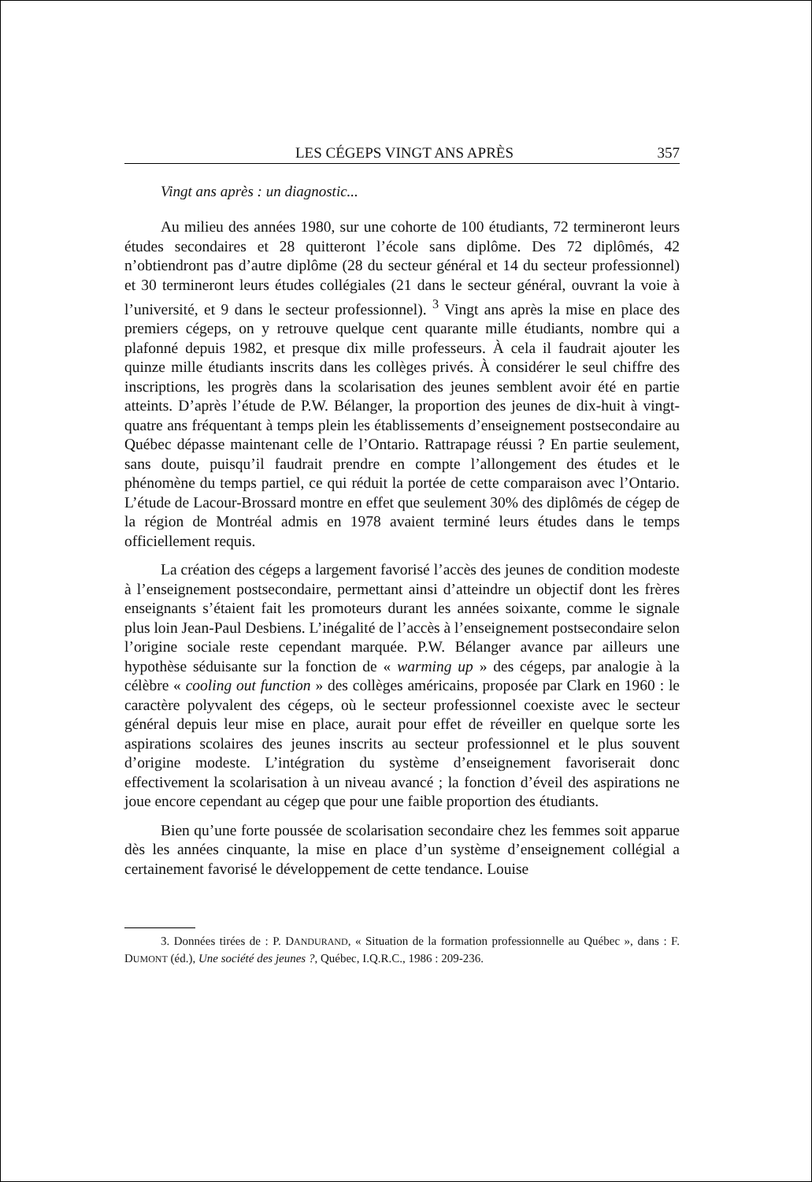LES CÉGEPS VINGT ANS APRÈS 357
Vingt ans après : un diagnostic...
Au milieu des années 1980, sur une cohorte de 100 étudiants, 72 termineront leurs études secondaires et 28 quitteront l’école sans diplôme. Des 72 diplômés, 42 n’obtiendront pas d’autre diplôme (28 du secteur général et 14 du secteur professionnel) et 30 termineront leurs études collégiales (21 dans le secteur général, ouvrant la voie à l’université, et 9 dans le secteur professionnel). <sup>3</sup> Vingt ans après la mise en place des premiers cégeps, on y retrouve quelque cent quarante mille étudiants, nombre qui a plafonné depuis 1982, et presque dix mille professeurs. À cela il faudrait ajouter les quinze mille étudiants inscrits dans les collèges privés. À considérer le seul chiffre des inscriptions, les progrès dans la scolarisation des jeunes semblent avoir été en partie atteints. D’après l’étude de P.W. Bélanger, la proportion des jeunes de dix-huit à vingt-quatre ans fréquentant à temps plein les établissements d’enseignement postsecondaire au Québec dépasse maintenant celle de l’Ontario. Rattrapage réussi ? En partie seulement, sans doute, puisqu’il faudrait prendre en compte l’allongement des études et le phénomène du temps partiel, ce qui réduit la portée de cette comparaison avec l’Ontario. L’étude de Lacour-Brossard montre en effet que seulement 30% des diplômés de cégep de la région de Montréal admis en 1978 avaient terminé leurs études dans le temps officiellement requis.
La création des cégeps a largement favorisé l’accès des jeunes de condition modeste à l’enseignement postsecondaire, permettant ainsi d’atteindre un objectif dont les frères enseignants s’étaient fait les promoteurs durant les années soixante, comme le signale plus loin Jean-Paul Desbiens. L’inégalité de l’accès à l’enseignement postsecondaire selon l’origine sociale reste cependant marquée. P.W. Bélanger avance par ailleurs une hypothèse séduisante sur la fonction de « warming up » des cégeps, par analogie à la célèbre « cooling out function » des collèges américains, proposée par Clark en 1960 : le caractère polyvalent des cégeps, où le secteur professionnel coexiste avec le secteur général depuis leur mise en place, aurait pour effet de réveiller en quelque sorte les aspirations scolaires des jeunes inscrits au secteur professionnel et le plus souvent d’origine modeste. L’intégration du système d’enseignement favoriserait donc effectivement la scolarisation à un niveau avancé ; la fonction d’éveil des aspirations ne joue encore cependant au cégep que pour une faible proportion des étudiants.
Bien qu’une forte poussée de scolarisation secondaire chez les femmes soit apparue dès les années cinquante, la mise en place d’un système d’enseignement collégial a certainement favorisé le développement de cette tendance. Louise
3. Données tirées de : P. DANDURAND, « Situation de la formation professionnelle au Québec », dans : F. DUMONT (éd.), Une société des jeunes ?, Québec, I.Q.R.C., 1986 : 209-236.